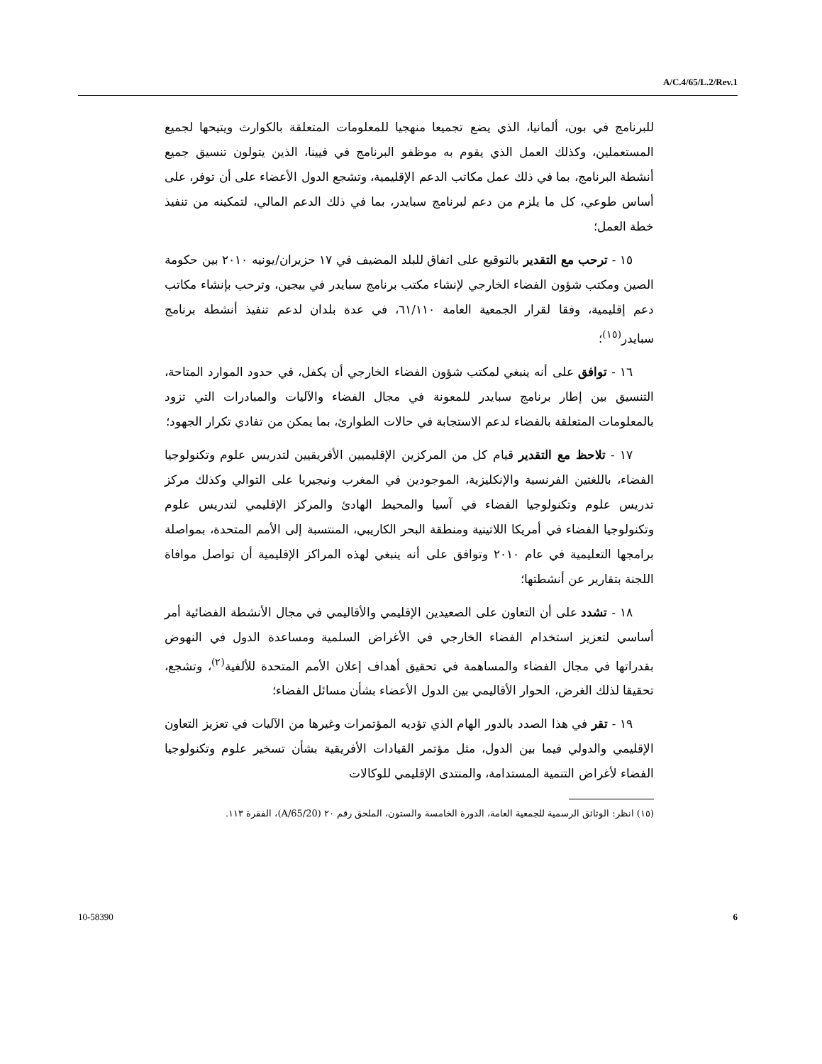A/C.4/65/L.2/Rev.1
للبرنامج في بون، ألمانيا، الذي يضع تجميعا منهجيا للمعلومات المتعلقة بالكوارث ويتيحها لجميع المستعملين، وكذلك العمل الذي يقوم به موظفو البرنامج في فيينا، الذين يتولون تنسيق جميع أنشطة البرنامج، بما في ذلك عمل مكاتب الدعم الإقليمية، وتشجع الدول الأعضاء على أن توفر، على أساس طوعي، كل ما يلزم من دعم لبرنامج سبايدر، بما في ذلك الدعم المالي، لتمكينه من تنفيذ خطة العمل؛
١٥ - ترحب مع التقدير بالتوقيع على اتفاق للبلد المضيف في ١٧ حزيران/يونيه ٢٠١٠ بين حكومة الصين ومكتب شؤون الفضاء الخارجي لإنشاء مكتب برنامج سبايدر في بيجين، وترحب بإنشاء مكاتب دعم إقليمية، وفقا لقرار الجمعية العامة ٦١/١١٠، في عدة بلدان لدعم تنفيذ أنشطة برنامج سبايدر<sup>(١٥)</sup>؛
١٦ - توافق على أنه ينبغي لمكتب شؤون الفضاء الخارجي أن يكفل، في حدود الموارد المتاحة، التنسيق بين إطار برنامج سبايدر للمعونة في مجال الفضاء والآليات والمبادرات التي تزود بالمعلومات المتعلقة بالفضاء لدعم الاستجابة في حالات الطوارئ، بما يمكن من تفادي تكرار الجهود؛
١٧ - تلاحظ مع التقدير قيام كل من المركزين الإقليميين الأفريقيين لتدريس علوم وتكنولوجيا الفضاء، باللغتين الفرنسية والإنكليزية، الموجودين في المغرب ونيجيريا على التوالي وكذلك مركز تدريس علوم وتكنولوجيا الفضاء في آسيا والمحيط الهادئ والمركز الإقليمي لتدريس علوم وتكنولوجيا الفضاء في أمريكا اللاتينية ومنطقة البحر الكاريبي، المنتسبة إلى الأمم المتحدة، بمواصلة برامجها التعليمية في عام ٢٠١٠ وتوافق على أنه ينبغي لهذه المراكز الإقليمية أن تواصل موافاة اللجنة بتقارير عن أنشطتها؛
١٨ - تشدد على أن التعاون على الصعيدين الإقليمي والأقاليمي في مجال الأنشطة الفضائية أمر أساسي لتعزيز استخدام الفضاء الخارجي في الأغراض السلمية ومساعدة الدول في النهوض بقدراتها في مجال الفضاء والمساهمة في تحقيق أهداف إعلان الأمم المتحدة للألفية<sup>(٢)</sup>، وتشجع، تحقيقا لذلك الغرض، الحوار الأقاليمي بين الدول الأعضاء بشأن مسائل الفضاء؛
١٩ - تقر في هذا الصدد بالدور الهام الذي تؤديه المؤتمرات وغيرها من الآليات في تعزيز التعاون الإقليمي والدولي فيما بين الدول، مثل مؤتمر القيادات الأفريقية بشأن تسخير علوم وتكنولوجيا الفضاء لأغراض التنمية المستدامة، والمنتدى الإقليمي للوكالات
(١٥) انظر: الوثائق الرسمية للجمعية العامة، الدورة الخامسة والستون، الملحق رقم ٢٠ (A/65/20)، الفقرة ١١٣.
10-58390 6